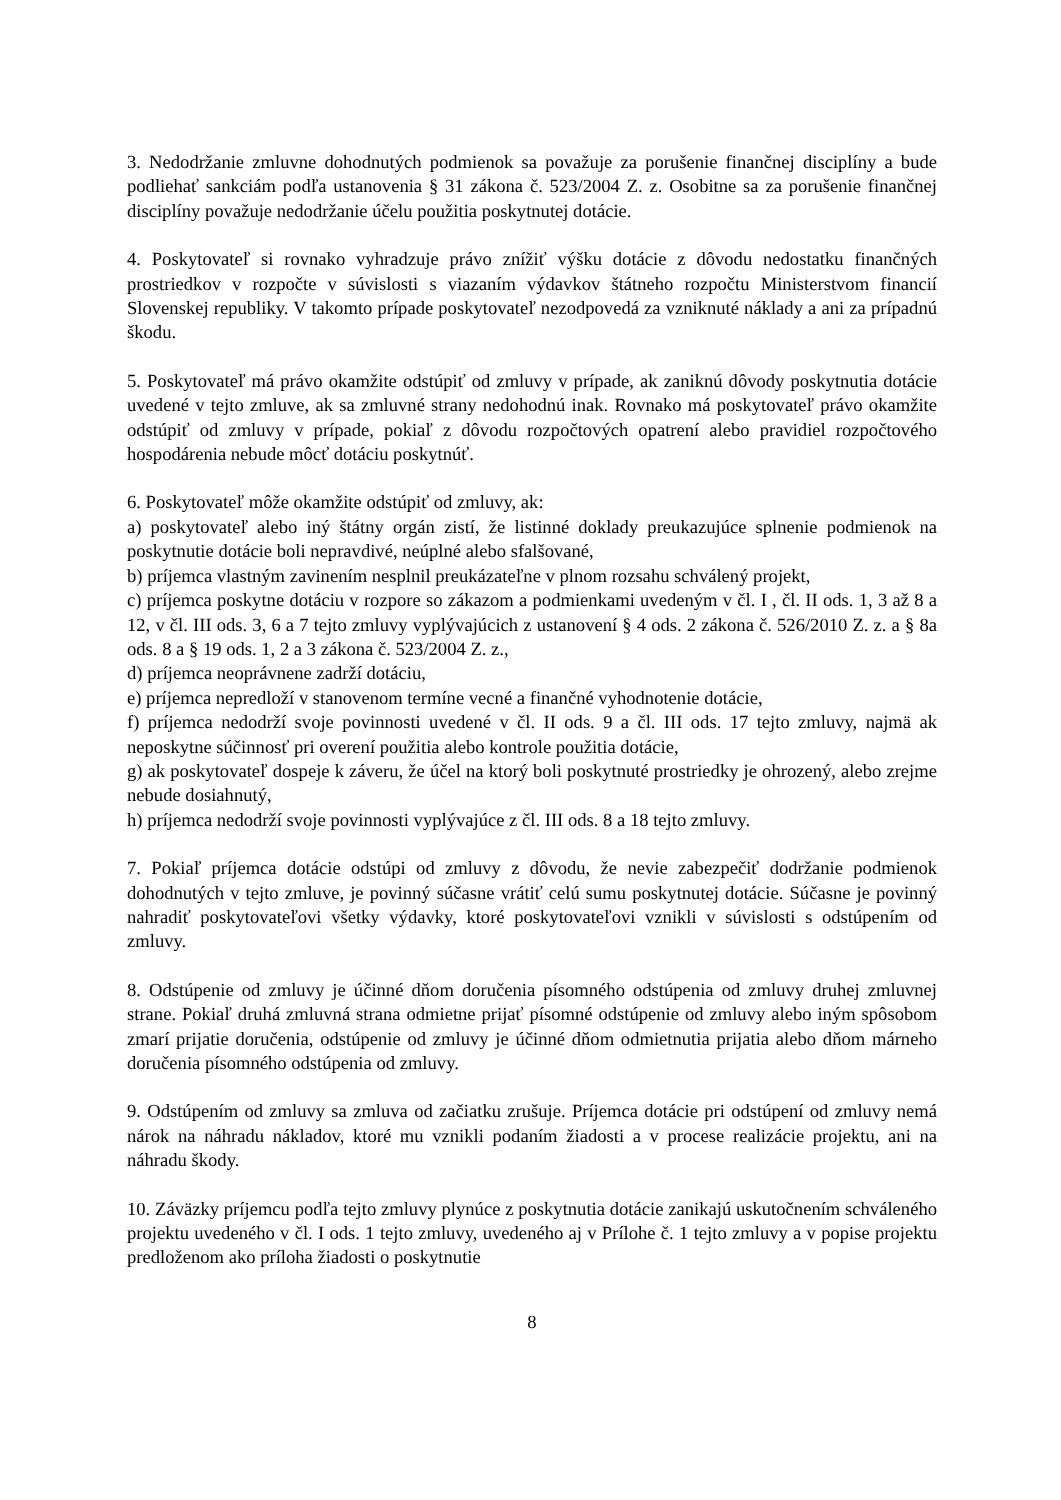3. Nedodržanie zmluvne dohodnutých podmienok sa považuje za porušenie finančnej disciplíny a bude podliehať sankciám podľa ustanovenia § 31 zákona č. 523/2004 Z. z. Osobitne sa za porušenie finančnej disciplíny považuje nedodržanie účelu použitia poskytnutej dotácie.
4. Poskytovateľ si rovnako vyhradzuje právo znížiť výšku dotácie z dôvodu nedostatku finančných prostriedkov v rozpočte v súvislosti s viazaním výdavkov štátneho rozpočtu Ministerstvom financií Slovenskej republiky. V takomto prípade poskytovateľ nezodpovedá za vzniknuté náklady a ani za prípadnú škodu.
5. Poskytovateľ má právo okamžite odstúpiť od zmluvy v prípade, ak zaniknú dôvody poskytnutia dotácie uvedené v tejto zmluve, ak sa zmluvné strany nedohodnú inak. Rovnako má poskytovateľ právo okamžite odstúpiť od zmluvy v prípade, pokiaľ z dôvodu rozpočtových opatrení alebo pravidiel rozpočtového hospodárenia nebude môcť dotáciu poskytnúť.
6. Poskytovateľ môže okamžite odstúpiť od zmluvy, ak:
a) poskytovateľ alebo iný štátny orgán zistí, že listinné doklady preukazujúce splnenie podmienok na poskytnutie dotácie boli nepravdivé, neúplné alebo sfalšované,
b) príjemca vlastným zavinením nesplnil preukázateľne v plnom rozsahu schválený projekt,
c) príjemca poskytne dotáciu v rozpore so zákazom a podmienkami uvedeným v čl. I , čl. II ods. 1, 3 až 8 a 12, v čl. III ods. 3, 6 a 7 tejto zmluvy vyplývajúcich z ustanovení § 4 ods. 2 zákona č. 526/2010 Z. z. a § 8a ods. 8 a § 19 ods. 1, 2 a 3 zákona č. 523/2004 Z. z.,
d) príjemca neoprávnene zadrží dotáciu,
e) príjemca nepredloží v stanovenom termíne vecné a finančné vyhodnotenie dotácie,
f) príjemca nedodrží svoje povinnosti uvedené v čl. II ods. 9 a čl. III ods. 17 tejto zmluvy, najmä ak neposkytne súčinnosť pri overení použitia alebo kontrole použitia dotácie,
g) ak poskytovateľ dospeje k záveru, že účel na ktorý boli poskytnuté prostriedky je ohrozený, alebo zrejme nebude dosiahnutý,
h) príjemca nedodrží svoje povinnosti vyplývajúce z čl. III ods. 8 a 18 tejto zmluvy.
7. Pokiaľ príjemca dotácie odstúpi od zmluvy z dôvodu, že nevie zabezpečiť dodržanie podmienok dohodnutých v tejto zmluve, je povinný súčasne vrátiť celú sumu poskytnutej dotácie. Súčasne je povinný nahradiť poskytovateľovi všetky výdavky, ktoré poskytovateľovi vznikli v súvislosti s odstúpením od zmluvy.
8. Odstúpenie od zmluvy je účinné dňom doručenia písomného odstúpenia od zmluvy druhej zmluvnej strane. Pokiaľ druhá zmluvná strana odmietne prijať písomné odstúpenie od zmluvy alebo iným spôsobom zmarí prijatie doručenia, odstúpenie od zmluvy je účinné dňom odmietnutia prijatia alebo dňom márneho doručenia písomného odstúpenia od zmluvy.
9. Odstúpením od zmluvy sa zmluva od začiatku zrušuje. Príjemca dotácie pri odstúpení od zmluvy nemá nárok na náhradu nákladov, ktoré mu vznikli podaním žiadosti a v procese realizácie projektu, ani na náhradu škody.
10. Záväzky príjemcu podľa tejto zmluvy plynúce z poskytnutia dotácie zanikajú uskutočnením schváleného projektu uvedeného v čl. I ods. 1 tejto zmluvy, uvedeného aj v Prílohe č. 1 tejto zmluvy a v popise projektu predloženom ako príloha žiadosti o poskytnutie
8